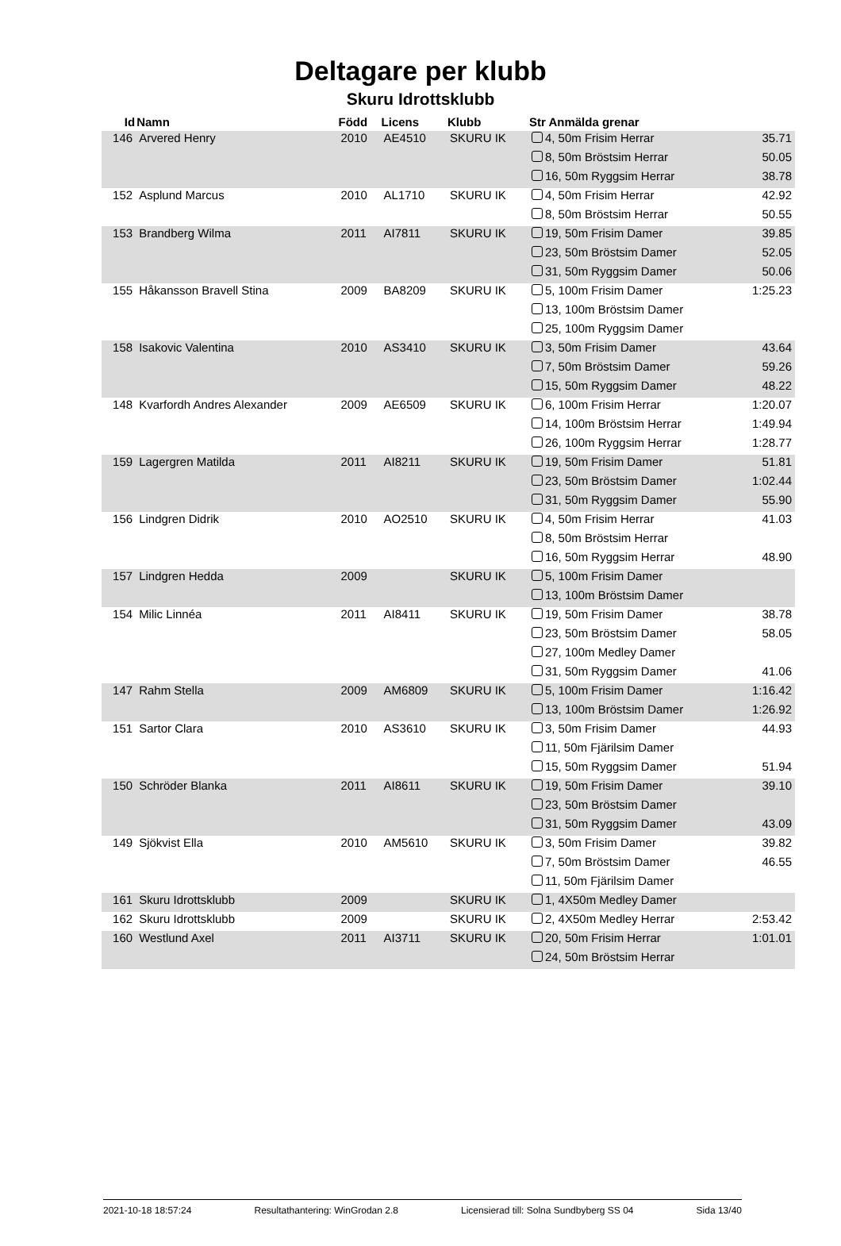Deltagare per klubb
Skuru Idrottsklubb
| Id | Namn | Född | Licens | Klubb | Str Anmälda grenar | |
| --- | --- | --- | --- | --- | --- | --- |
| 146 | Arvered Henry | 2010 | AE4510 | SKURU IK | 4, 50m Frisim Herrar | 35.71 |
| | | | | | 8, 50m Bröstsim Herrar | 50.05 |
| | | | | | 16, 50m Ryggsim Herrar | 38.78 |
| 152 | Asplund Marcus | 2010 | AL1710 | SKURU IK | 4, 50m Frisim Herrar | 42.92 |
| | | | | | 8, 50m Bröstsim Herrar | 50.55 |
| 153 | Brandberg Wilma | 2011 | AI7811 | SKURU IK | 19, 50m Frisim Damer | 39.85 |
| | | | | | 23, 50m Bröstsim Damer | 52.05 |
| | | | | | 31, 50m Ryggsim Damer | 50.06 |
| 155 | Håkansson Bravell Stina | 2009 | BA8209 | SKURU IK | 5, 100m Frisim Damer | 1:25.23 |
| | | | | | 13, 100m Bröstsim Damer | |
| | | | | | 25, 100m Ryggsim Damer | |
| 158 | Isakovic Valentina | 2010 | AS3410 | SKURU IK | 3, 50m Frisim Damer | 43.64 |
| | | | | | 7, 50m Bröstsim Damer | 59.26 |
| | | | | | 15, 50m Ryggsim Damer | 48.22 |
| 148 | Kvarfordh Andres Alexander | 2009 | AE6509 | SKURU IK | 6, 100m Frisim Herrar | 1:20.07 |
| | | | | | 14, 100m Bröstsim Herrar | 1:49.94 |
| | | | | | 26, 100m Ryggsim Herrar | 1:28.77 |
| 159 | Lagergren Matilda | 2011 | AI8211 | SKURU IK | 19, 50m Frisim Damer | 51.81 |
| | | | | | 23, 50m Bröstsim Damer | 1:02.44 |
| | | | | | 31, 50m Ryggsim Damer | 55.90 |
| 156 | Lindgren Didrik | 2010 | AO2510 | SKURU IK | 4, 50m Frisim Herrar | 41.03 |
| | | | | | 8, 50m Bröstsim Herrar | |
| | | | | | 16, 50m Ryggsim Herrar | 48.90 |
| 157 | Lindgren Hedda | 2009 | | SKURU IK | 5, 100m Frisim Damer | |
| | | | | | 13, 100m Bröstsim Damer | |
| 154 | Milic Linnéa | 2011 | AI8411 | SKURU IK | 19, 50m Frisim Damer | 38.78 |
| | | | | | 23, 50m Bröstsim Damer | 58.05 |
| | | | | | 27, 100m Medley Damer | |
| | | | | | 31, 50m Ryggsim Damer | 41.06 |
| 147 | Rahm Stella | 2009 | AM6809 | SKURU IK | 5, 100m Frisim Damer | 1:16.42 |
| | | | | | 13, 100m Bröstsim Damer | 1:26.92 |
| 151 | Sartor Clara | 2010 | AS3610 | SKURU IK | 3, 50m Frisim Damer | 44.93 |
| | | | | | 11, 50m Fjärilsim Damer | |
| | | | | | 15, 50m Ryggsim Damer | 51.94 |
| 150 | Schröder Blanka | 2011 | AI8611 | SKURU IK | 19, 50m Frisim Damer | 39.10 |
| | | | | | 23, 50m Bröstsim Damer | |
| | | | | | 31, 50m Ryggsim Damer | 43.09 |
| 149 | Sjökvist Ella | 2010 | AM5610 | SKURU IK | 3, 50m Frisim Damer | 39.82 |
| | | | | | 7, 50m Bröstsim Damer | 46.55 |
| | | | | | 11, 50m Fjärilsim Damer | |
| 161 | Skuru Idrottsklubb | 2009 | | SKURU IK | 1, 4X50m Medley Damer | |
| 162 | Skuru Idrottsklubb | 2009 | | SKURU IK | 2, 4X50m Medley Herrar | 2:53.42 |
| 160 | Westlund Axel | 2011 | AI3711 | SKURU IK | 20, 50m Frisim Herrar | 1:01.01 |
| | | | | | 24, 50m Bröstsim Herrar | |
2021-10-18 18:57:24 Resultathantering: WinGrodan 2.8 Licensierad till: Solna Sundbyberg SS 04 Sida 13/40